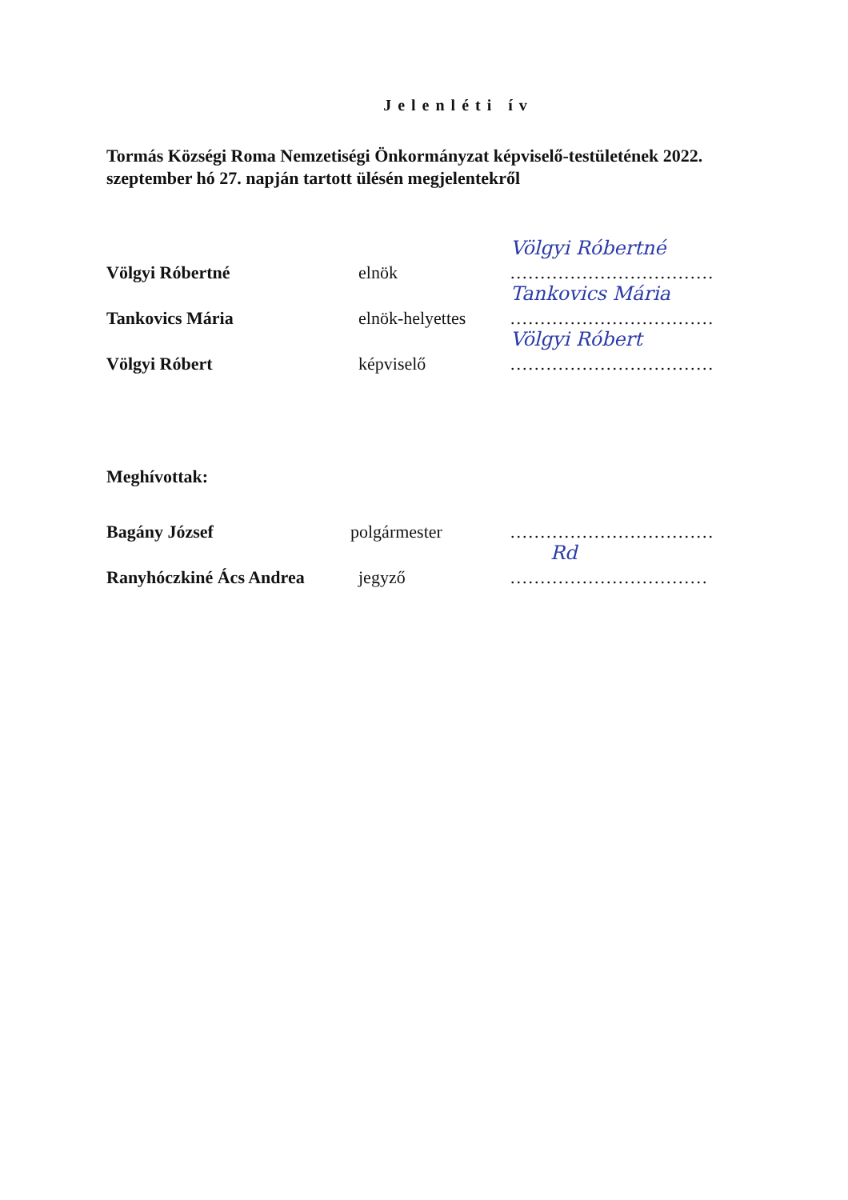Jelenléti ív
Tormás Községi Roma Nemzetiségi Önkormányzat képviselő-testületének 2022. szeptember hó 27. napján tartott ülésén megjelentekről
Völgyi Róbertné
elnök
Völgyi Róbertné..................................
Tankovics Mária
elnök-helyettes
Tankovics Mária..................................
Völgyi Róbert
képviselő
Völgyi Róbert..................................
Meghívottak:
Bagány József
polgármester
..................................
Ranyhóczkiné Ács Andrea
jegyző
Rd.................................